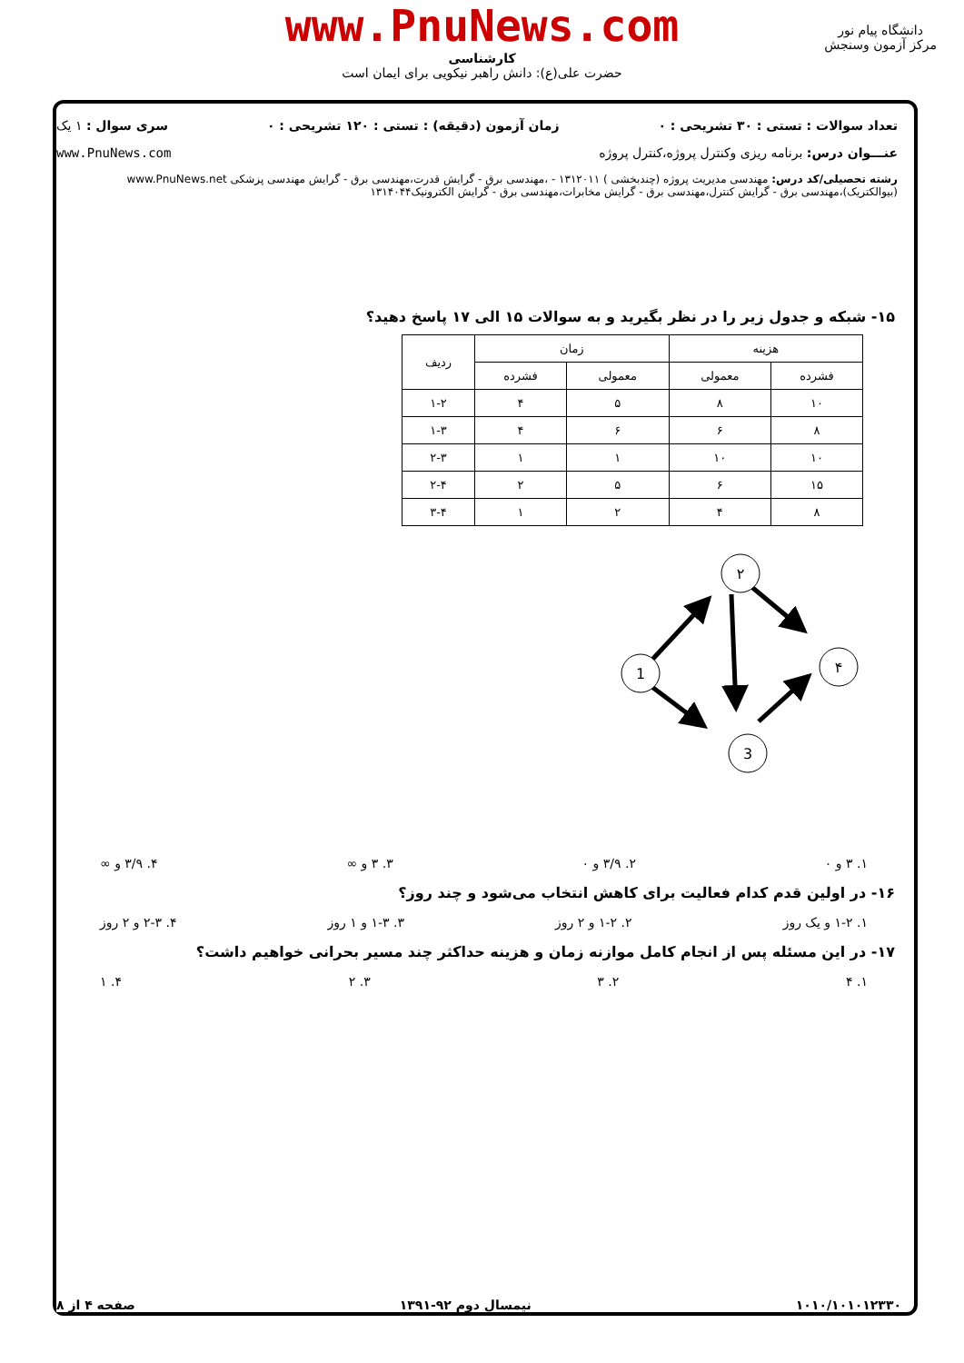www.PnuNews.com
کارشناسی
حضرت علی(ع): دانش راهبر نیکویی برای ایمان است
دانشگاه پیام نور
مرکز آزمون وسنجش
تعداد سوالات : تستی : ۳۰ تشریحی : ۰ زمان آزمون (دقیقه) : تستی : ۱۲۰ تشریحی : ۰ سری سوال : ۱ یک
عنـــوان درس: برنامه ریزی وکنترل پروژه،کنترل پروژه www.PnuNews.com
رشته تحصیلی/کد درس: مهندسی مدیریت پروژه (چندبخشی ) ۱۳۱۲۰۱۱ - ،مهندسی برق - گرایش قدرت،مهندسی برق - گرایش مهندسی پزشکی www.PnuNews.net
(بیوالکتریک)،مهندسی برق - گرایش کنترل،مهندسی برق - گرایش مخابرات،مهندسی برق - گرایش الکترونیک۱۳۱۴۰۴۴
۱۵- شبکه و جدول زیر را در نظر بگیرید و به سوالات ۱۵ الی ۱۷ پاسخ دهید؟
| هزینه | | زمان | | ردیف |
| --- | --- | --- | --- | --- |
| فشرده | معمولی | معمولی | فشرده | |
| ۱۰ | ۸ | ۵ | ۴ | ۱-۲ |
| ۸ | ۶ | ۶ | ۴ | ۱-۳ |
| ۱۰ | ۱۰ | ۱ | ۱ | ۲-۳ |
| ۱۵ | ۶ | ۵ | ۲ | ۲-۴ |
| ۸ | ۴ | ۲ | ۱ | ۳-۴ |
1
۲
۴
3
۱. ۳ و ۰ ۲. ۳/۹ و ۰ ۳. ۳ و ∞ ۴. ۳/۹ و ∞
۱۶- در اولین قدم کدام فعالیت برای کاهش انتخاب می‌شود و چند روز؟
۱. ۱-۲ و یک روز ۲. ۱-۲ و ۲ روز ۳. ۱-۳ و ۱ روز ۴. ۲-۳ و ۲ روز
۱۷- در این مسئله پس از انجام کامل موازنه زمان و هزینه حداکثر چند مسیر بحرانی خواهیم داشت؟
۱. ۴ ۲. ۳ ۳. ۲ ۴. ۱
۱۰۱۰/۱۰۱۰۱۲۳۳۰ نیمسال دوم ۹۲-۱۳۹۱ صفحه ۴ از ۸